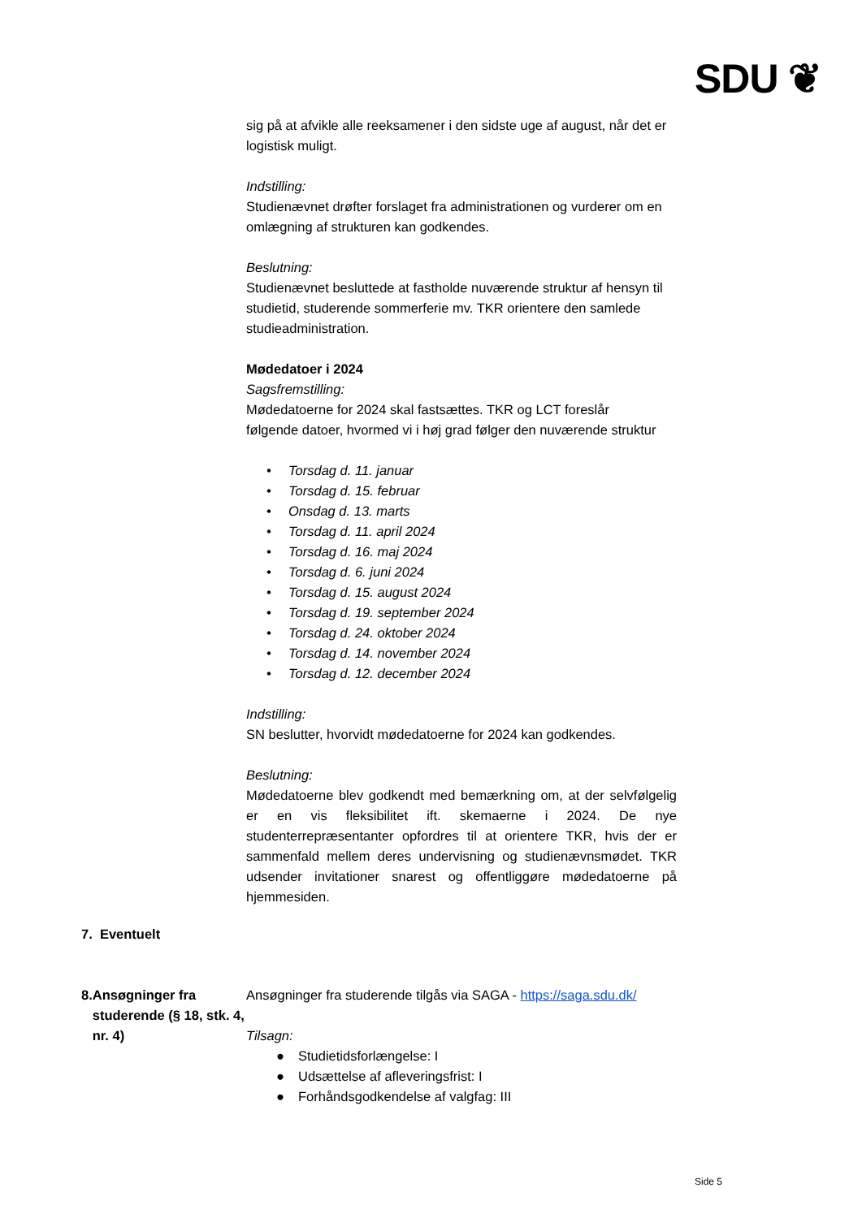SDU ❦
sig på at afvikle alle reeksamener i den sidste uge af august, når det er logistisk muligt.
Indstilling:
Studienævnet drøfter forslaget fra administrationen og vurderer om en omlægning af strukturen kan godkendes.
Beslutning:
Studienævnet besluttede at fastholde nuværende struktur af hensyn til studietid, studerende sommerferie mv. TKR orientere den samlede studieadministration.
Mødedatoer i 2024
Sagsfremstilling:
Mødedatoerne for 2024 skal fastsættes. TKR og LCT foreslår
følgende datoer, hvormed vi i høj grad følger den nuværende struktur
• Torsdag d. 11. januar
• Torsdag d. 15. februar
• Onsdag d. 13. marts
• Torsdag d. 11. april 2024
• Torsdag d. 16. maj 2024
• Torsdag d. 6. juni 2024
• Torsdag d. 15. august 2024
• Torsdag d. 19. september 2024
• Torsdag d. 24. oktober 2024
• Torsdag d. 14. november 2024
• Torsdag d. 12. december 2024
Indstilling:
SN beslutter, hvorvidt mødedatoerne for 2024 kan godkendes.
Beslutning:
Mødedatoerne blev godkendt med bemærkning om, at der selvfølgelig er en vis fleksibilitet ift. skemaerne i 2024. De nye studenterrepræsentanter opfordres til at orientere TKR, hvis der er sammenfald mellem deres undervisning og studienævnsmødet. TKR udsender invitationer snarest og offentliggøre mødedatoerne på hjemmesiden.
7. Eventuelt
8. Ansøgninger fra studerende (§ 18, stk. 4, nr. 4)
Ansøgninger fra studerende tilgås via SAGA - https://saga.sdu.dk/
Tilsagn:
● Studietidsforlængelse: I
● Udsættelse af afleveringsfrist: I
● Forhåndsgodkendelse af valgfag: III
Side 5